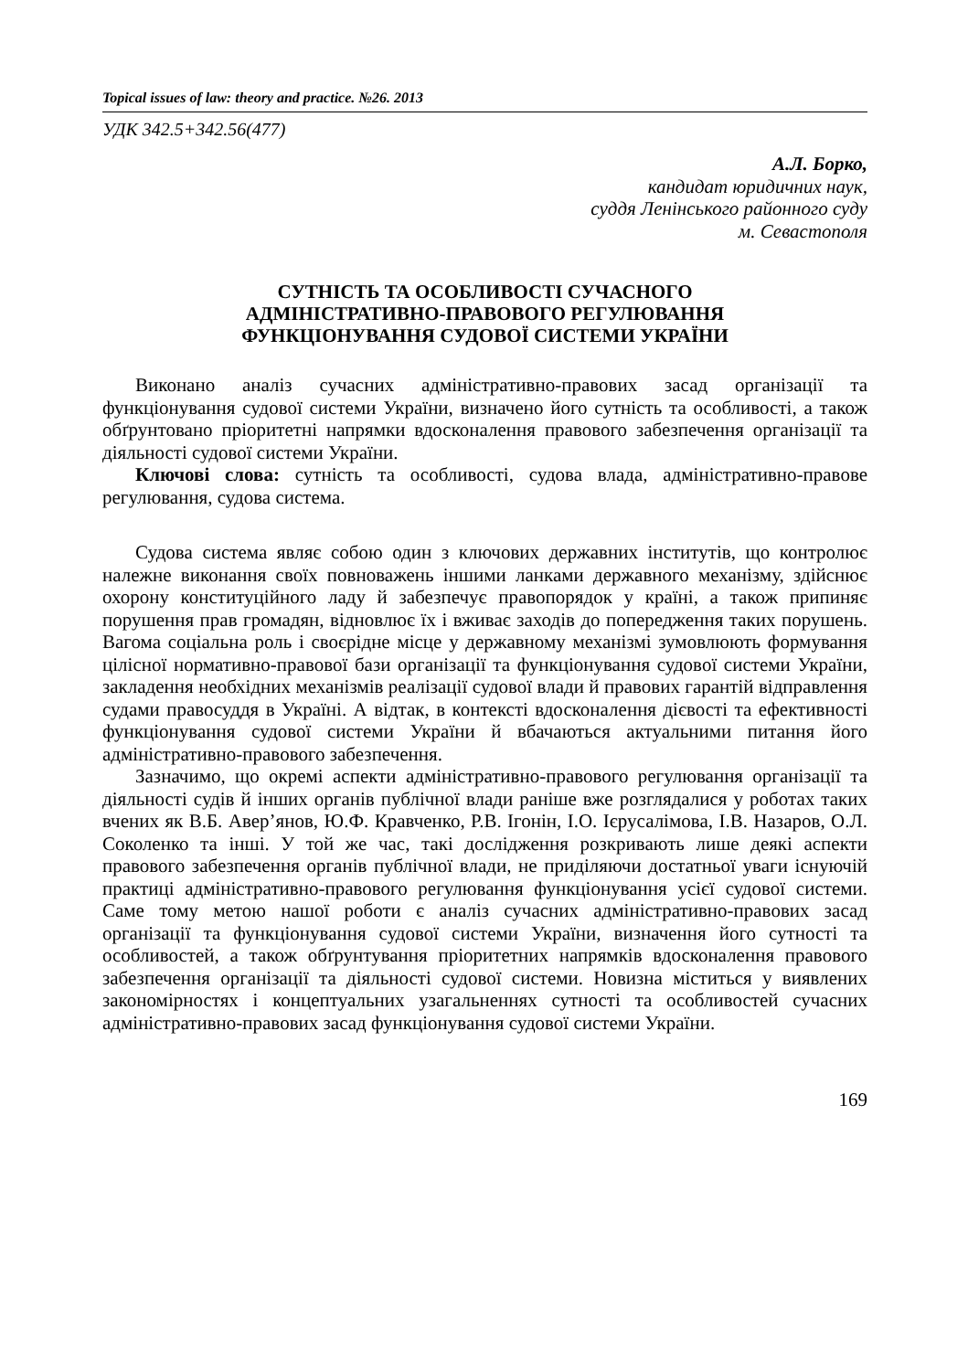Topical issues of law: theory and practice. №26. 2013
УДК 342.5+342.56(477)
А.Л. Борко,
кандидат юридичних наук,
суддя Ленінського районного суду
м. Севастополя
СУТНІСТЬ ТА ОСОБЛИВОСТІ СУЧАСНОГО
АДМІНІСТРАТИВНО-ПРАВОВОГО РЕГУЛЮВАННЯ
ФУНКЦІОНУВАННЯ СУДОВОЇ СИСТЕМИ УКРАЇНИ
Виконано аналіз сучасних адміністративно-правових засад організації та функціонування судової системи України, визначено його сутність та особливості, а також обґрунтовано пріоритетні напрямки вдосконалення правового забезпечення організації та діяльності судової системи України.
Ключові слова: сутність та особливості, судова влада, адміністратив­но-правове регулювання, судова система.
Судова система являє собою один з ключових державних інститутів, що контролює належне виконання своїх повноважень іншими ланками державного механізму, здійснює охорону конституційного ладу й забезпечує правопорядок у країні, а також припиняє порушення прав громадян, відновлює їх і вживає заходів до попередження таких порушень. Вагома соціальна роль і своєрідне місце у державному механізмі зумовлюють формування цілісної нормативно-правової бази організації та функціонування судової системи України, закладення необхідних механізмів реалізації судової влади й правових гарантій відправлення судами правосуддя в Україні. А відтак, в контексті вдосконалення дієвості та ефективності функціонування судової системи України й вбачаються актуальними питання його адміністративно-правового забезпечення.
Зазначимо, що окремі аспекти адміністративно-правового регулювання організації та діяльності судів й інших органів публічної влади раніше вже розглядалися у роботах таких вчених як В.Б. Авер’янов, Ю.Ф. Кравченко, Р.В. Ігонін, І.О. Ієрусалімова, І.В. Назаров, О.Л. Соколенко та інші. У той же час, такі дослідження розкривають лише деякі аспекти правового забезпечення органів публічної влади, не приділяючи достатньої уваги існуючій практиці адміністративно-правового регулювання функціонування усієї судової системи. Саме тому метою нашої роботи є аналіз сучасних адміністративно-правових засад організації та функціонування судової системи України, визначення його сутності та особливостей, а також обґрунтування пріоритетних напрямків вдосконалення правового забезпечення організації та діяльності судової системи. Новизна міститься у виявлених закономірностях і концептуальних узагальненнях сутності та особливостей сучасних адміністративно-правових засад функціонування судової системи України.
169